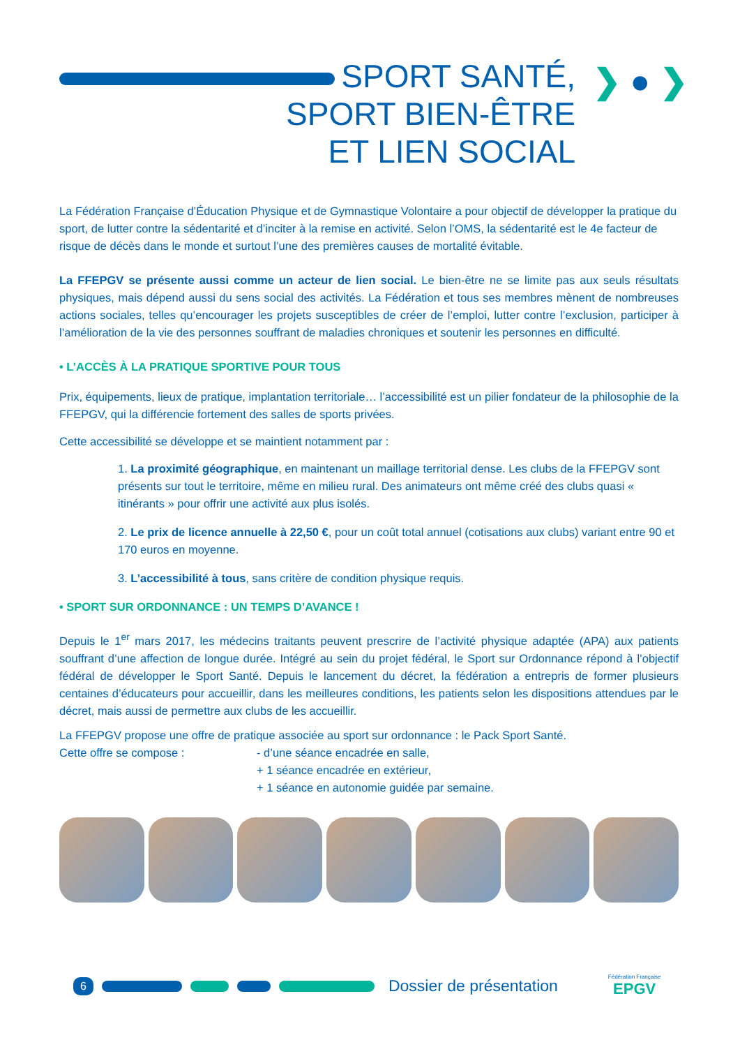SPORT SANTÉ,
SPORT BIEN-ÊTRE
ET LIEN SOCIAL
❯ ● ❯
La Fédération Française d’Éducation Physique et de Gymnastique Volontaire a pour objectif de développer la pratique du sport, de lutter contre la sédentarité et d’inciter à la remise en activité. Selon l’OMS, la sédentarité est le 4e facteur de risque de décès dans le monde et surtout l’une des premières causes de mortalité évitable.
La FFEPGV se présente aussi comme un acteur de lien social. Le bien-être ne se limite pas aux seuls résultats physiques, mais dépend aussi du sens social des activités. La Fédération et tous ses membres mènent de nombreuses actions sociales, telles qu’encourager les projets susceptibles de créer de l’emploi, lutter contre l’exclusion, participer à l’amélioration de la vie des personnes souffrant de maladies chroniques et soutenir les personnes en difficulté.
• L’ACCÈS À LA PRATIQUE SPORTIVE POUR TOUS
Prix, équipements, lieux de pratique, implantation territoriale… l’accessibilité est un pilier fondateur de la philosophie de la FFEPGV, qui la différencie fortement des salles de sports privées.
Cette accessibilité se développe et se maintient notamment par :
1. La proximité géographique, en maintenant un maillage territorial dense. Les clubs de la FFEPGV sont présents sur tout le territoire, même en milieu rural. Des animateurs ont même créé des clubs quasi « itinérants » pour offrir une activité aux plus isolés.
2. Le prix de licence annuelle à 22,50 €, pour un coût total annuel (cotisations aux clubs) variant entre 90 et 170 euros en moyenne.
3. L’accessibilité à tous, sans critère de condition physique requis.
• SPORT SUR ORDONNANCE : UN TEMPS D’AVANCE !
Depuis le 1<sup>er</sup> mars 2017, les médecins traitants peuvent prescrire de l’activité physique adaptée (APA) aux patients souffrant d’une affection de longue durée. Intégré au sein du projet fédéral, le Sport sur Ordonnance répond à l’objectif fédéral de développer le Sport Santé. Depuis le lancement du décret, la fédération a entrepris de former plusieurs centaines d’éducateurs pour accueillir, dans les meilleures conditions, les patients selon les dispositions attendues par le décret, mais aussi de permettre aux clubs de les accueillir.
La FFEPGV propose une offre de pratique associée au sport sur ordonnance : le Pack Sport Santé.
Cette offre se compose : - d’une séance encadrée en salle,
+ 1 séance encadrée en extérieur,
+ 1 séance en autonomie guidée par semaine.
6 Dossier de présentation Fédération Française
EPGV